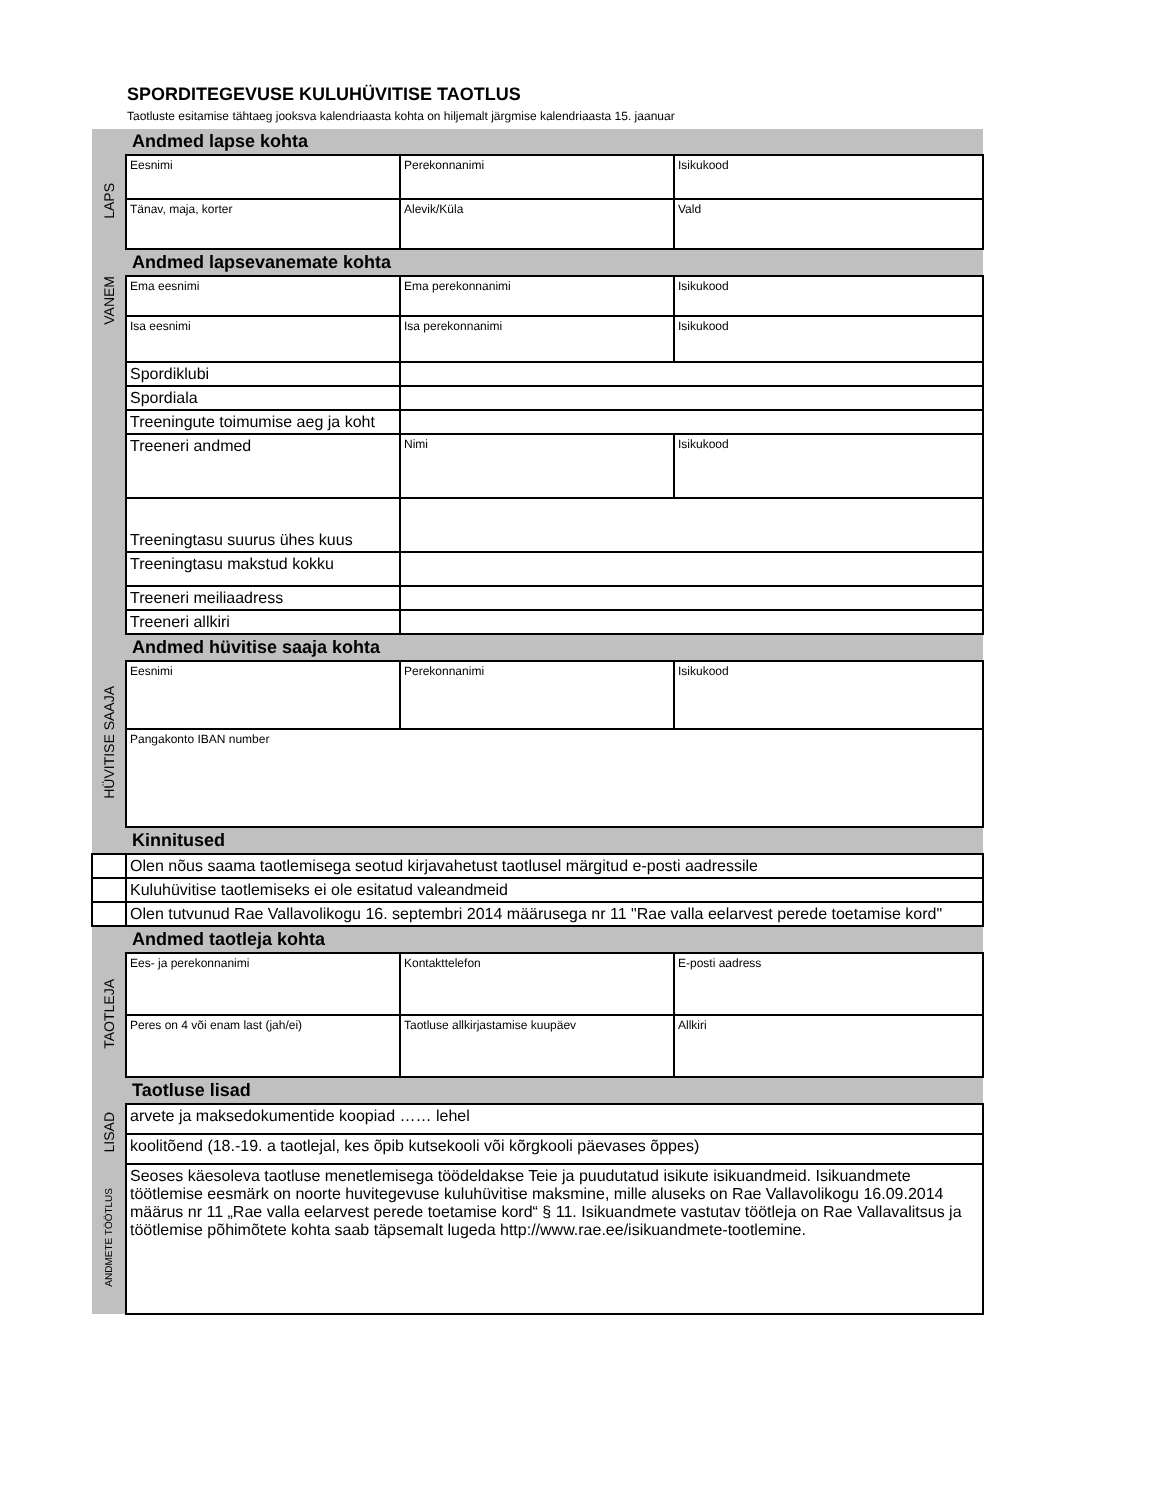SPORDITEGEVUSE KULUHÜVITISE TAOTLUS
Taotluste esitamise tähtaeg jooksva kalendriaasta kohta on hiljemalt järgmise kalendriaasta 15. jaanuar
| | Andmed lapse kohta | | |
| LAPS | Eesnimi | Perekonnanimi | Isikukood |
| | Tänav, maja, korter | Alevik/Küla | Vald |
| | Andmed lapsevanemate kohta | | |
| VANEM | Ema eesnimi | Ema perekonnanimi | Isikukood |
| | Isa eesnimi | Isa perekonnanimi | Isikukood |
| | Spordiklubi | | |
| | Spordiala | | |
| | Treeningute toimumise aeg ja koht | | |
| | Treeneri andmed | Nimi | Isikukood |
| | Treeningtasu suurus ühes kuus | | |
| | Treeningtasu makstud kokku | | |
| | Treeneri meiliaadress | | |
| | Treeneri allkiri | | |
| | Andmed hüvitise saaja kohta | | |
| HÜVITISE SAAJA | Eesnimi | Perekonnanimi | Isikukood |
| | Pangakonto IBAN number | | |
| | Kinnitused | | |
| | Olen nõus saama taotlemisega seotud kirjavahetust taotlusel märgitud e-posti aadressile | | |
| | Kuluhüvitise taotlemiseks ei ole esitatud valeandmeid | | |
| | Olen tutvunud Rae Vallavolikogu 16. septembri 2014 määrusega nr 11 "Rae valla eelarvest perede toetamise kord" | | |
| | Andmed taotleja kohta | | |
| TAOTLEJA | Ees- ja perekonnanimi | Kontakttelefon | E-posti aadress |
| | Peres on 4 või enam last (jah/ei) | Taotluse allkirjastamise kuupäev | Allkiri |
| | Taotluse lisad | | |
| LISAD | arvete ja maksedokumentide koopiad …… lehel | | |
| | koolitõend (18.-19. a taotlejal, kes õpib kutsekooli või kõrgkooli päevases õppes) | | |
| ANDMETE TÖÖTLUS | Seoses käesoleva taotluse menetlemisega töödeldakse Teie ja puudutatud isikute isikuandmeid. Isikuandmete töötlemise eesmärk on noorte huvitegevuse kuluhüvitise maksmine, mille aluseks on Rae Vallavolikogu 16.09.2014 määrus nr 11 „Rae valla eelarvest perede toetamise kord“ § 11. Isikuandmete vastutav töötleja on Rae Vallavalitsus ja töötlemise põhimõtete kohta saab täpsemalt lugeda http://www.rae.ee/isikuandmete-tootlemine. | | |